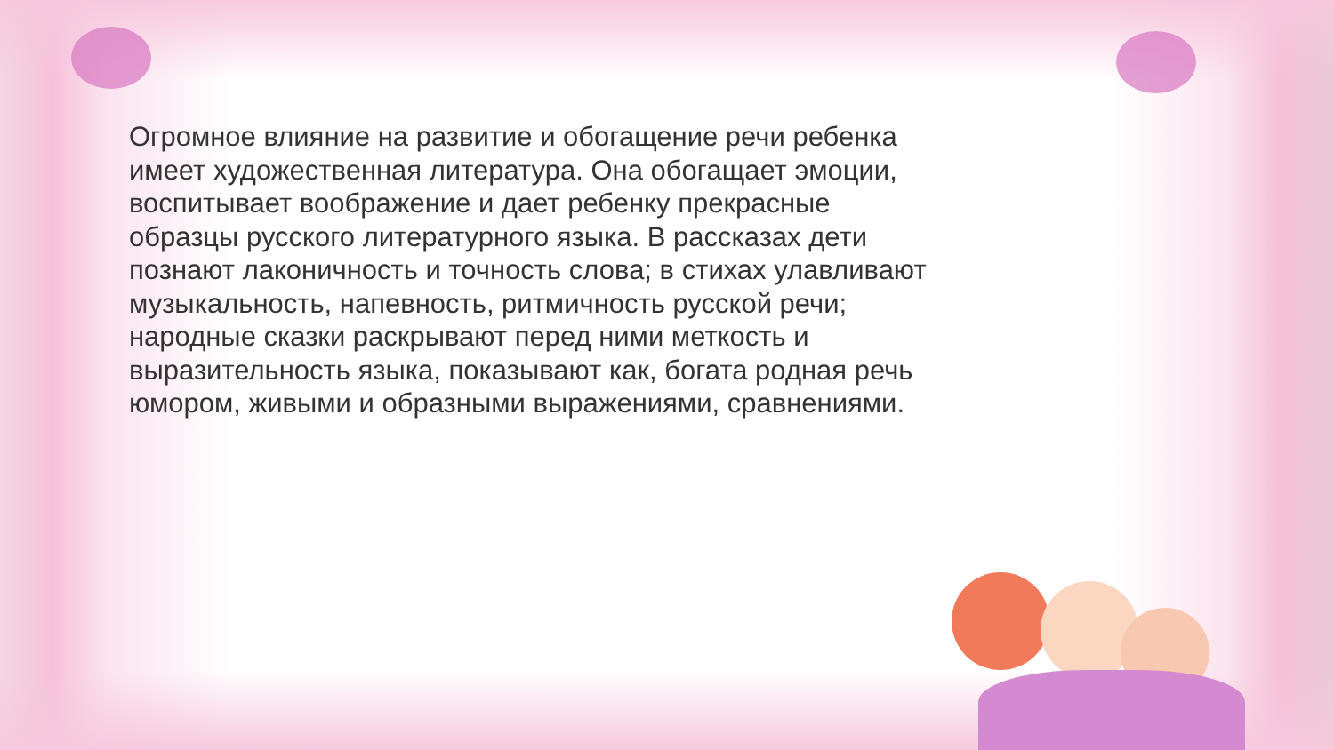Огромное влияние на развитие и обогащение речи ребенка имеет художественная литература. Она обогащает эмоции, воспитывает воображение и дает ребенку прекрасные образцы русского литературного языка. В рассказах дети познают лаконичность и точность слова; в стихах улавливают музыкальность, напевность, ритмичность русской речи; народные сказки раскрывают перед ними меткость и выразительность языка, показывают как, богата родная речь юмором, живыми и образными выражениями, сравнениями.